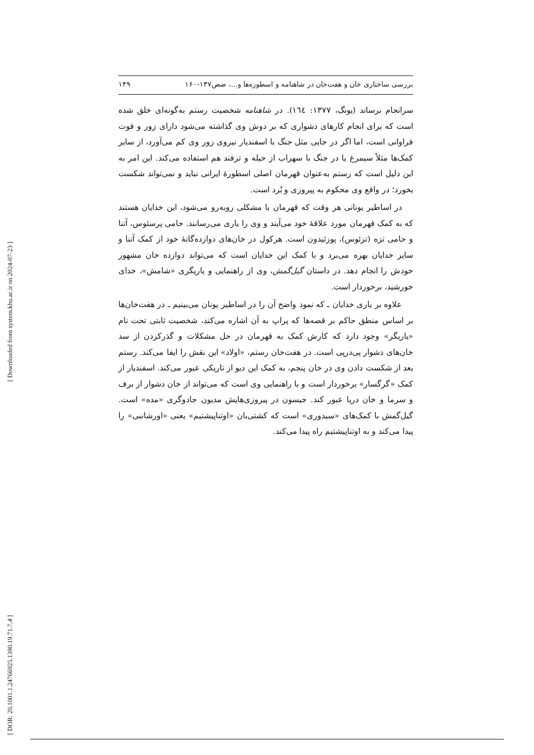[ Downloaded from system.khu.ac.ir on 2024-07-23 ]
[ DOR: 20.1001.1.24766925.1390.19.71.7.4 ]
بررسی ساختاری خان و هفت‌خان در شاهنامه و اسطوره‌ها و...، صص۱۳۷-۱۶۰ ۱۴۹
سرانجام برساند (یونگ، ۱۳۷۷: ١٦٤). در شاهنامه شخصیت رستم به‌گونه‌ای خلق شده است که برای انجام کارهای دشواری که بر دوش وی گذاشته می‌شود دارای زور و قوت فراوانی است، اما اگر در جایی مثل جنگ با اسفندیار نیروی زور وی کم می‌آورد، از سایر کمک‌ها مثلاً سیمرغ یا در جنگ با سهراب از حیله و ترفند هم استفاده می‌کند. این امر به این دلیل است که رستم به‌عنوان قهرمان اصلی اسطورهٔ ایرانی نباید و نمی‌تواند شکست بخورد؛ در واقع وی محکوم به پیروزی و بُرد است.
در اساطیر یونانی هر وقت که قهرمان با مشکلی روبه‌رو می‌شود، این خدایان هستند که به کمک قهرمان مورد علاقهٔ خود می‌آیند و وی را یاری می‌رسانند. حامی پرسئوس، آتنا و حامی تزه (تزئوس)، پوزئیدون است. هرکول در خان‌های دوازده‌گانهٔ خود از کمک آتنا و سایر خدایان بهره می‌برد و با کمک این خدایان است که می‌تواند دوازده خان مشهور خودش را انجام دهد. در داستان گیل‌گمش، وی از راهنمایی و یاریگری «شامش»، خدای خورشید، برخوردار است.
علاوه بر یاری خدایان ـ که نمود واضح آن را در اساطیر یونان می‌بینیم ـ در هفت‌خان‌ها بر اساس منطق حاکم بر قصه‌ها که پراپ به آن اشاره می‌کند، شخصیت ثابتی تحت نام «یاریگر» وجود دارد که کارش کمک به قهرمان در حل مشکلات و گذرکردن از سد خان‌های دشوار پی‌درپی است. در هفت‌خان رستم، «اولاد» این نقش را ایفا می‌کند. رستم بعد از شکست دادن وی در خان پنجم، به کمک این دیو از تاریکی عبور می‌کند. اسفندیار از کمک «گرگسار» برخوردار است و با راهنمایی وی است که می‌تواند از خان دشوار از برف و سرما و خان دریا عبور کند. جیسون در پیروزی‌هایش مدیون جادوگری «مده» است. گیل‌گمش با کمک‌های «سیدوری» است که کشتی‌بان «اوتناپیشتیم» یعنی «اورشانبی» را پیدا می‌کند و به اوتناپیشتیم راه پیدا می‌کند.